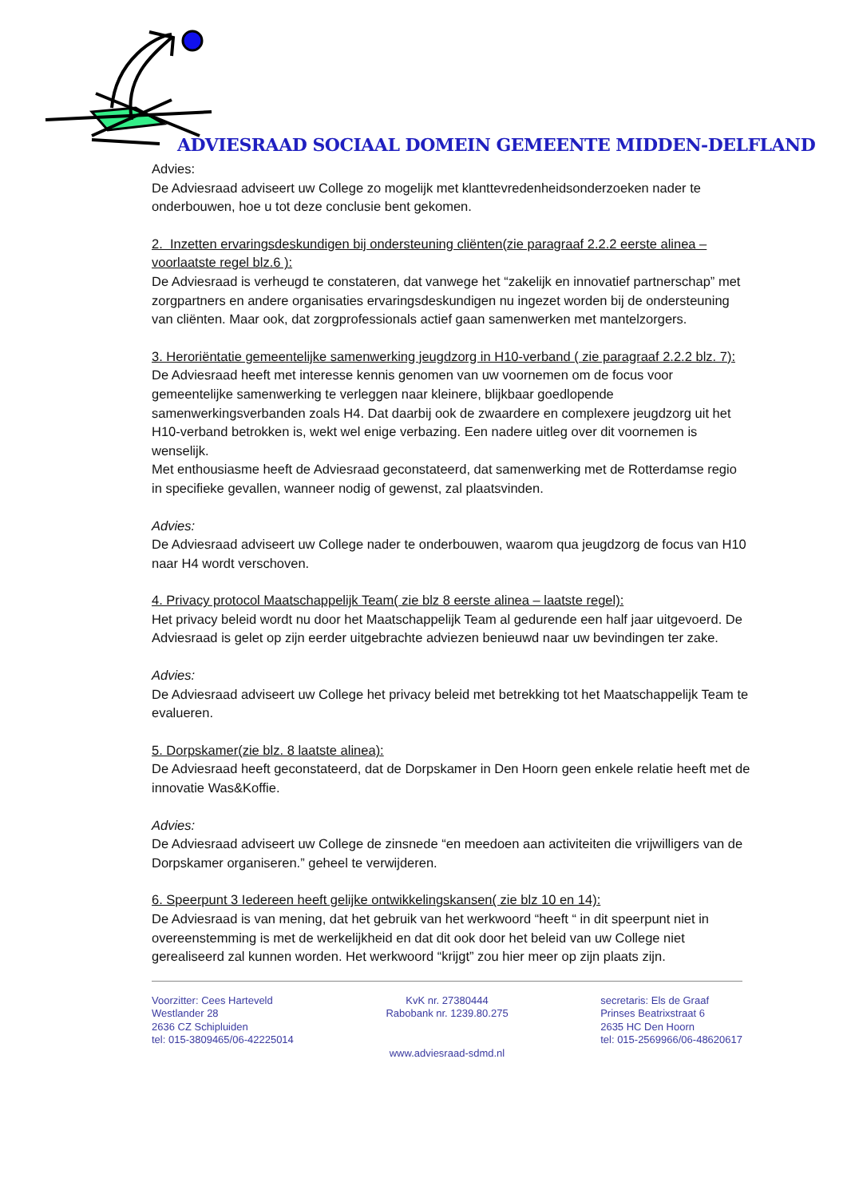ADVIESRAAD SOCIAAL DOMEIN GEMEENTE MIDDEN-DELFLAND
Advies:
De Adviesraad adviseert uw College zo mogelijk met klanttevredenheidsonderzoeken nader te onderbouwen, hoe u tot deze conclusie bent gekomen.
2. Inzetten ervaringsdeskundigen bij ondersteuning cliënten(zie paragraaf 2.2.2 eerste alinea – voorlaatste regel blz.6 ):
De Adviesraad is verheugd te constateren, dat vanwege het “zakelijk en innovatief partnerschap” met zorgpartners en andere organisaties ervaringsdeskundigen nu ingezet worden bij de ondersteuning van cliënten. Maar ook, dat zorgprofessionals actief gaan samenwerken met mantelzorgers.
3. Heroriëntatie gemeentelijke samenwerking jeugdzorg in H10-verband ( zie paragraaf 2.2.2 blz. 7):
De Adviesraad heeft met interesse kennis genomen van uw voornemen om de focus voor gemeentelijke samenwerking te verleggen naar kleinere, blijkbaar goedlopende samenwerkingsverbanden zoals H4. Dat daarbij ook de zwaardere en complexere jeugdzorg uit het H10-verband betrokken is, wekt wel enige verbazing. Een nadere uitleg over dit voornemen is wenselijk.
Met enthousiasme heeft de Adviesraad geconstateerd, dat samenwerking met de Rotterdamse regio in specifieke gevallen, wanneer nodig of gewenst, zal plaatsvinden.
Advies:
De Adviesraad adviseert uw College nader te onderbouwen, waarom qua jeugdzorg de focus van H10 naar H4 wordt verschoven.
4. Privacy protocol Maatschappelijk Team( zie blz 8 eerste alinea – laatste regel):
Het privacy beleid wordt nu door het Maatschappelijk Team al gedurende een half jaar uitgevoerd. De Adviesraad is gelet op zijn eerder uitgebrachte adviezen benieuwd naar uw bevindingen ter zake.
Advies:
De Adviesraad adviseert uw College het privacy beleid met betrekking tot het Maatschappelijk Team te evalueren.
5. Dorpskamer(zie blz. 8 laatste alinea):
De Adviesraad heeft geconstateerd, dat de Dorpskamer in Den Hoorn geen enkele relatie heeft met de innovatie Was&Koffie.
Advies:
De Adviesraad adviseert uw College de zinsnede “en meedoen aan activiteiten die vrijwilligers van de Dorpskamer organiseren.” geheel te verwijderen.
6. Speerpunt 3 Iedereen heeft gelijke ontwikkelingskansen( zie blz 10 en 14):
De Adviesraad is van mening, dat het gebruik van het werkwoord “heeft “ in dit speerpunt niet in overeenstemming is met de werkelijkheid en dat dit ook door het beleid van uw College niet gerealiseerd zal kunnen worden. Het werkwoord “krijgt” zou hier meer op zijn plaats zijn.
Voorzitter: Cees Harteveld
Westlander 28
2636 CZ Schipluiden
tel: 015-3809465/06-42225014
KvK nr. 27380444
Rabobank nr. 1239.80.275
secretaris: Els de Graaf
Prinses Beatrixstraat 6
2635 HC Den Hoorn
tel: 015-2569966/06-48620617
www.adviesraad-sdmd.nl